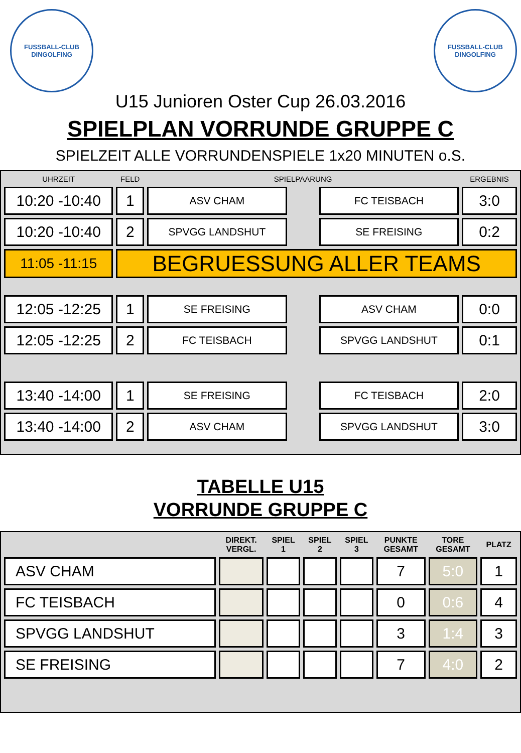FUSSBALL-CLUB
DINGOLFING
FUSSBALL-CLUB
DINGOLFING
U15 Junioren Oster Cup 26.03.2016
SPIELPLAN VORRUNDE GRUPPE C
SPIELZEIT ALLE VORRUNDENSPIELE 1x20 MINUTEN o.S.
| UHRZEIT | FELD | SPIELPAARUNG | | | ERGEBNIS |
| --- | --- | --- | --- | --- | --- |
| 10:20 -10:40 | 1 | ASV CHAM | | FC TEISBACH | 3:0 |
| 10:20 -10:40 | 2 | SPVGG LANDSHUT | | SE FREISING | 0:2 |
| 11:05 -11:15 | BEGRUESSUNG ALLER TEAMS | | | | |
| 12:05 -12:25 | 1 | SE FREISING | | ASV CHAM | 0:0 |
| 12:05 -12:25 | 2 | FC TEISBACH | | SPVGG LANDSHUT | 0:1 |
| 13:40 -14:00 | 1 | SE FREISING | | FC TEISBACH | 2:0 |
| 13:40 -14:00 | 2 | ASV CHAM | | SPVGG LANDSHUT | 3:0 |
TABELLE U15
VORRUNDE GRUPPE C
| | DIREKT. VERGL. | SPIEL 1 | SPIEL 2 | SPIEL 3 | PUNKTE GESAMT | TORE GESAMT | PLATZ |
| --- | --- | --- | --- | --- | --- | --- | --- |
| ASV CHAM | | | | | 7 | 5:0 | 1 |
| FC TEISBACH | | | | | 0 | 0:6 | 4 |
| SPVGG LANDSHUT | | | | | 3 | 1:4 | 3 |
| SE FREISING | | | | | 7 | 4:0 | 2 |